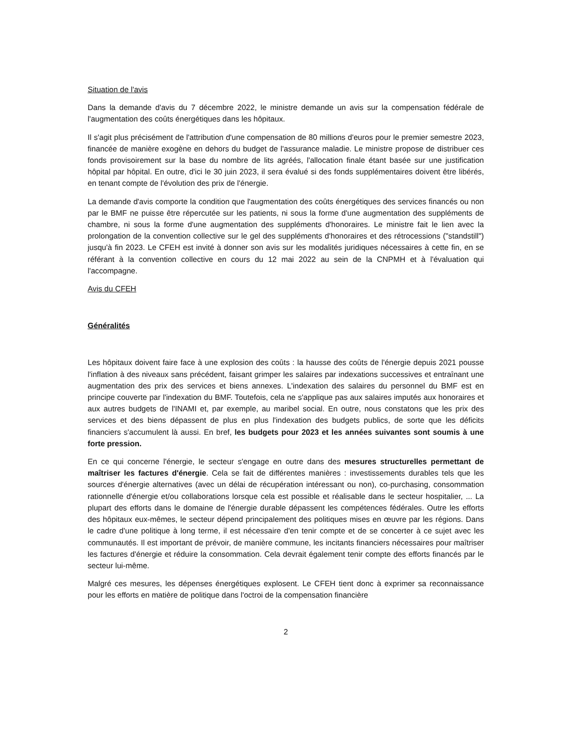Situation de l'avis
Dans la demande d'avis du 7 décembre 2022, le ministre demande un avis sur la compensation fédérale de l'augmentation des coûts énergétiques dans les hôpitaux.
Il s'agit plus précisément de l'attribution d'une compensation de 80 millions d'euros pour le premier semestre 2023, financée de manière exogène en dehors du budget de l'assurance maladie. Le ministre propose de distribuer ces fonds provisoirement sur la base du nombre de lits agréés, l'allocation finale étant basée sur une justification hôpital par hôpital. En outre, d'ici le 30 juin 2023, il sera évalué si des fonds supplémentaires doivent être libérés, en tenant compte de l'évolution des prix de l'énergie.
La demande d'avis comporte la condition que l'augmentation des coûts énergétiques des services financés ou non par le BMF ne puisse être répercutée sur les patients, ni sous la forme d'une augmentation des suppléments de chambre, ni sous la forme d'une augmentation des suppléments d'honoraires. Le ministre fait le lien avec la prolongation de la convention collective sur le gel des suppléments d'honoraires et des rétrocessions ("standstill") jusqu'à fin 2023. Le CFEH est invité à donner son avis sur les modalités juridiques nécessaires à cette fin, en se référant à la convention collective en cours du 12 mai 2022 au sein de la CNPMH et à l'évaluation qui l'accompagne.
Avis du CFEH
Généralités
Les hôpitaux doivent faire face à une explosion des coûts : la hausse des coûts de l'énergie depuis 2021 pousse l'inflation à des niveaux sans précédent, faisant grimper les salaires par indexations successives et entraînant une augmentation des prix des services et biens annexes. L'indexation des salaires du personnel du BMF est en principe couverte par l'indexation du BMF. Toutefois, cela ne s'applique pas aux salaires imputés aux honoraires et aux autres budgets de l'INAMI et, par exemple, au maribel social. En outre, nous constatons que les prix des services et des biens dépassent de plus en plus l'indexation des budgets publics, de sorte que les déficits financiers s'accumulent là aussi. En bref, les budgets pour 2023 et les années suivantes sont soumis à une forte pression.
En ce qui concerne l'énergie, le secteur s'engage en outre dans des mesures structurelles permettant de maîtriser les factures d'énergie. Cela se fait de différentes manières : investissements durables tels que les sources d'énergie alternatives (avec un délai de récupération intéressant ou non), co-purchasing, consommation rationnelle d'énergie et/ou collaborations lorsque cela est possible et réalisable dans le secteur hospitalier, ... La plupart des efforts dans le domaine de l'énergie durable dépassent les compétences fédérales. Outre les efforts des hôpitaux eux-mêmes, le secteur dépend principalement des politiques mises en œuvre par les régions. Dans le cadre d'une politique à long terme, il est nécessaire d'en tenir compte et de se concerter à ce sujet avec les communautés. Il est important de prévoir, de manière commune, les incitants financiers nécessaires pour maîtriser les factures d'énergie et réduire la consommation. Cela devrait également tenir compte des efforts financés par le secteur lui-même.
Malgré ces mesures, les dépenses énergétiques explosent. Le CFEH tient donc à exprimer sa reconnaissance pour les efforts en matière de politique dans l'octroi de la compensation financière
2